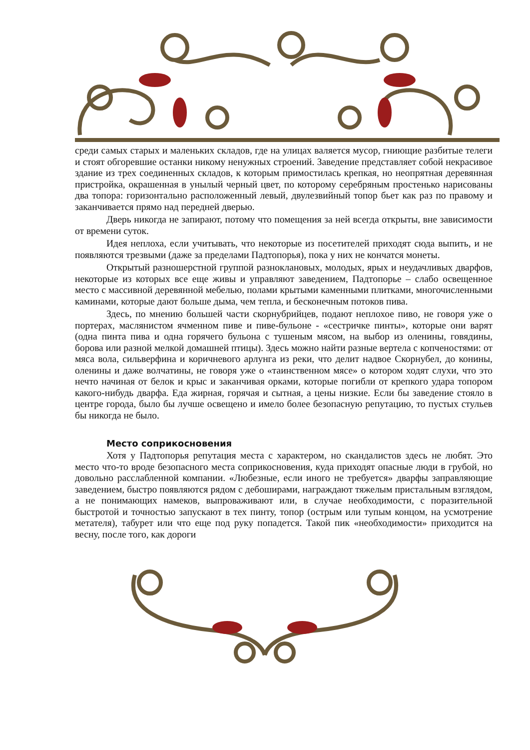среди самых старых и маленьких складов, где на улицах валяется мусор, гниющие разбитые телеги и стоят обгоревшие останки никому ненужных строений. Заведение представляет собой некрасивое здание из трех соединенных складов, к которым примостилась крепкая, но неопрятная деревянная пристройка, окрашенная в унылый черный цвет, по которому серебряным простенько нарисованы два топора: горизонтально расположенный левый, двулезвийный топор бьет как раз по правому и заканчивается прямо над передней дверью.
Дверь никогда не запирают, потому что помещения за ней всегда открыты, вне зависимости от времени суток.
Идея неплоха, если учитывать, что некоторые из посетителей приходят сюда выпить, и не появляются трезвыми (даже за пределами Падтопорья), пока у них не кончатся монеты.
Открытый разношерстной группой разноклановых, молодых, ярых и неудачливых дварфов, некоторые из которых все еще живы и управляют заведением, Падтопорье – слабо освещенное место с массивной деревянной мебелью, полами крытыми каменными плитками, многочисленными каминами, которые дают больше дыма, чем тепла, и бесконечным потоков пива.
Здесь, по мнению большей части скорнубрийцев, подают неплохое пиво, не говоря уже о портерах, маслянистом ячменном пиве и пиве-бульоне - «сестричке пинты», которые они варят (одна пинта пива и одна горячего бульона с тушеным мясом, на выбор из оленины, говядины, борова или разной мелкой домашней птицы). Здесь можно найти разные вертела с копченостями: от мяса вола, сильверфина и коричневого арлунга из реки, что делит надвое Скорнубел, до конины, оленины и даже волчатины, не говоря уже о «таинственном мясе» о котором ходят слухи, что это нечто начиная от белок и крыс и заканчивая орками, которые погибли от крепкого удара топором какого-нибудь дварфа. Еда жирная, горячая и сытная, а цены низкие. Если бы заведение стояло в центре города, было бы лучше освещено и имело более безопасную репутацию, то пустых стульев бы никогда не было.
Место соприкосновения
Хотя у Падтопорья репутация места с характером, но скандалистов здесь не любят. Это место что-то вроде безопасного места соприкосновения, куда приходят опасные люди в грубой, но довольно расслабленной компании. «Любезные, если иного не требуется» дварфы заправляющие заведением, быстро появляются рядом с дебоширами, награждают тяжелым пристальным взглядом, а не понимающих намеков, выпроваживают или, в случае необходимости, с поразительной быстротой и точностью запускают в тех пинту, топор (острым или тупым концом, на усмотрение метателя), табурет или что еще под руку попадется. Такой пик «необходимости» приходится на весну, после того, как дороги